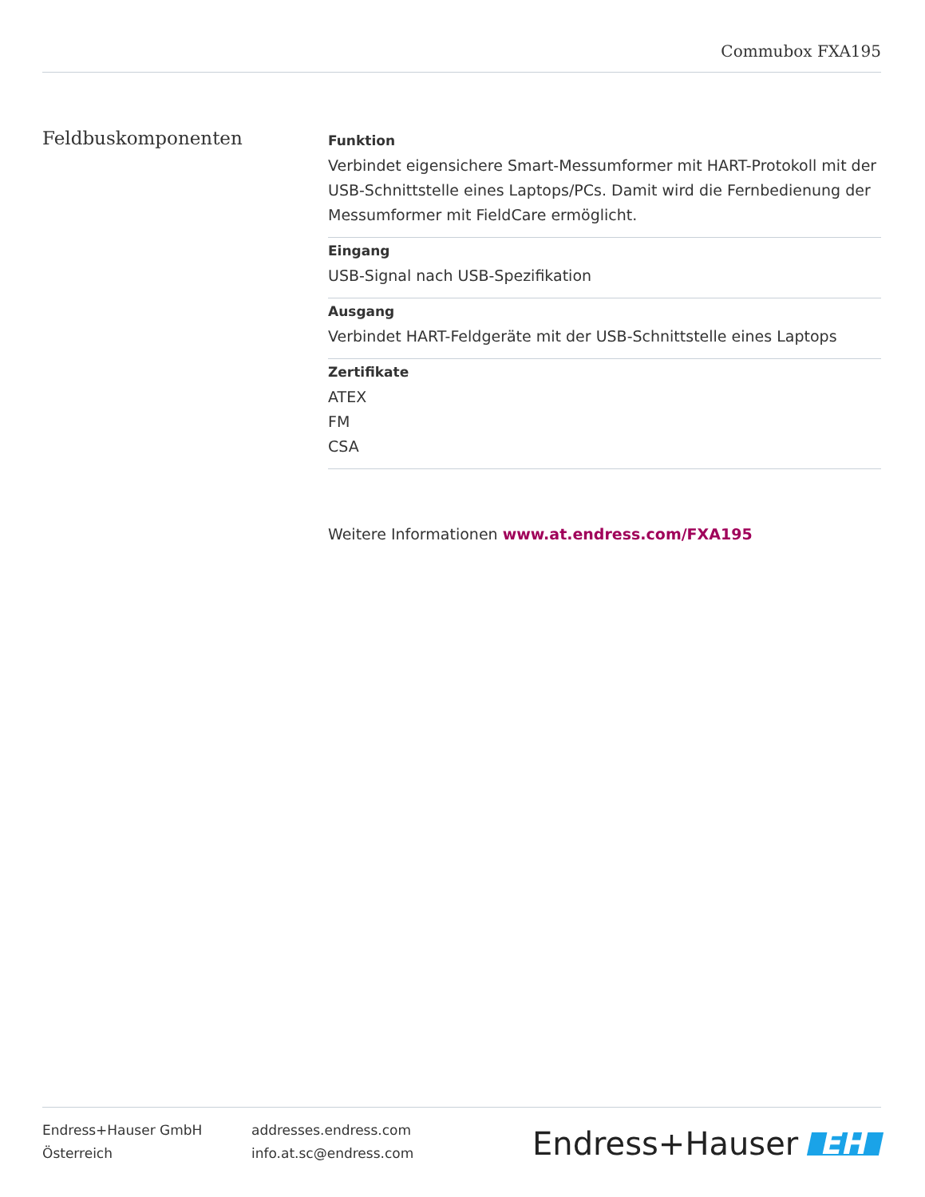Commubox FXA195
Feldbuskomponenten
Funktion
Verbindet eigensichere Smart-Messumformer mit HART-Protokoll mit der USB-Schnittstelle eines Laptops/PCs. Damit wird die Fernbedienung der Messumformer mit FieldCare ermöglicht.
Eingang
USB-Signal nach USB-Spezifikation
Ausgang
Verbindet HART-Feldgeräte mit der USB-Schnittstelle eines Laptops
Zertifikate
ATEX
FM
CSA
Weitere Informationen www.at.endress.com/FXA195
Endress+Hauser GmbH
Österreich
addresses.endress.com
info.at.sc@endress.com
Endress+Hauser EH